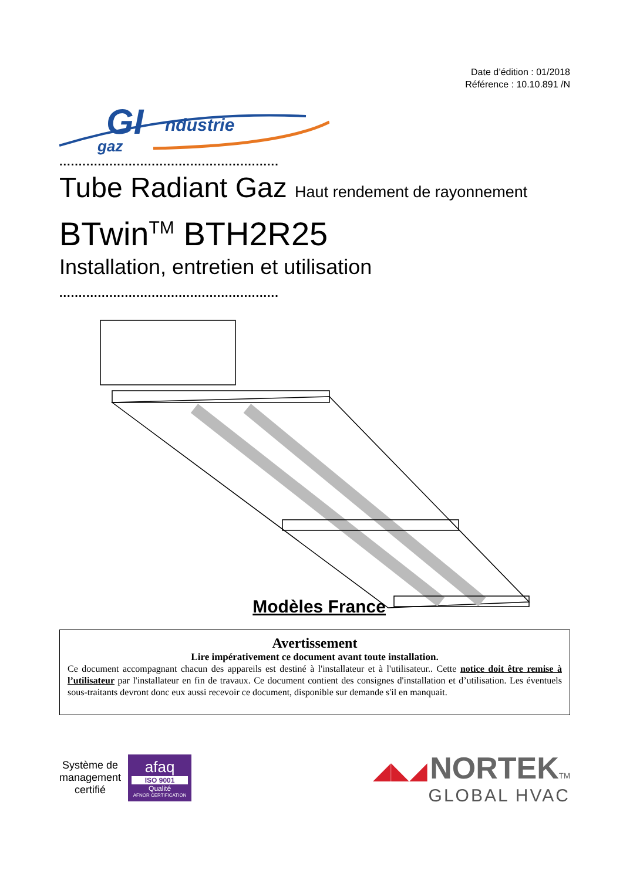Date d’édition : 01/2018
Référence : 10.10.891 /N
GI
ndustrie
gaz
.........................................................
Tube Radiant Gaz Haut rendement de rayonnement
BTwin<sup>TM</sup> BTH2R25
Installation, entretien et utilisation
.........................................................
Modèles France
Avertissement
Lire impérativement ce document avant toute installation.
Ce document accompagnant chacun des appareils est destiné à l'installateur et à l'utilisateur.. Cette notice doit être remise à l’utilisateur par l'installateur en fin de travaux. Ce document contient des consignes d'installation et d’utilisation. Les éventuels sous-traitants devront donc eux aussi recevoir ce document, disponible sur demande s'il en manquait.
Système de
management
certifié
afaq
ISO 9001
Qualité
AFNOR CERTIFICATION
◢◣◢ NORTEK TM
GLOBAL HVAC